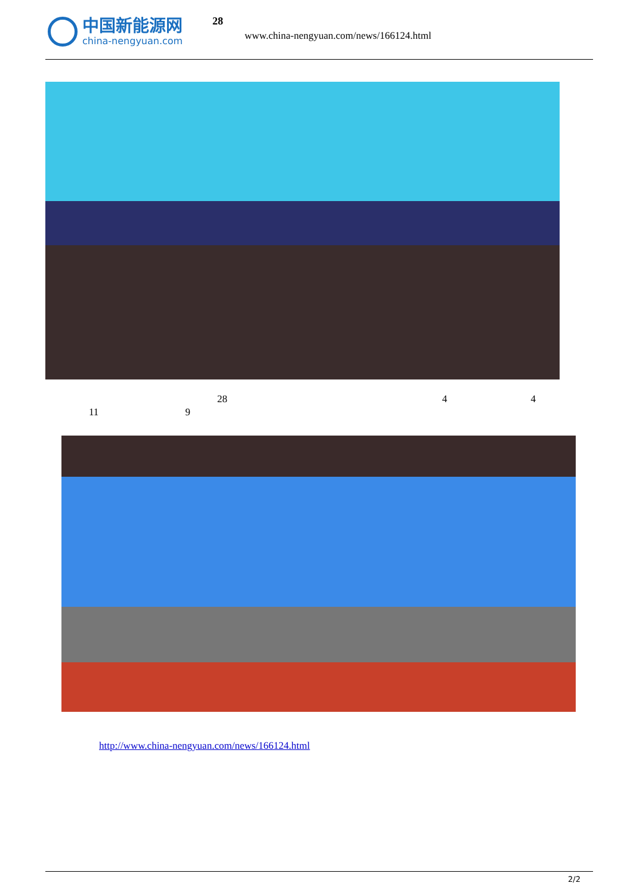中国新能源网
china-nengyuan.com
28
www.china-nengyuan.com/news/166124.html
28 4 4
11 9
http://www.china-nengyuan.com/news/166124.html
2/2